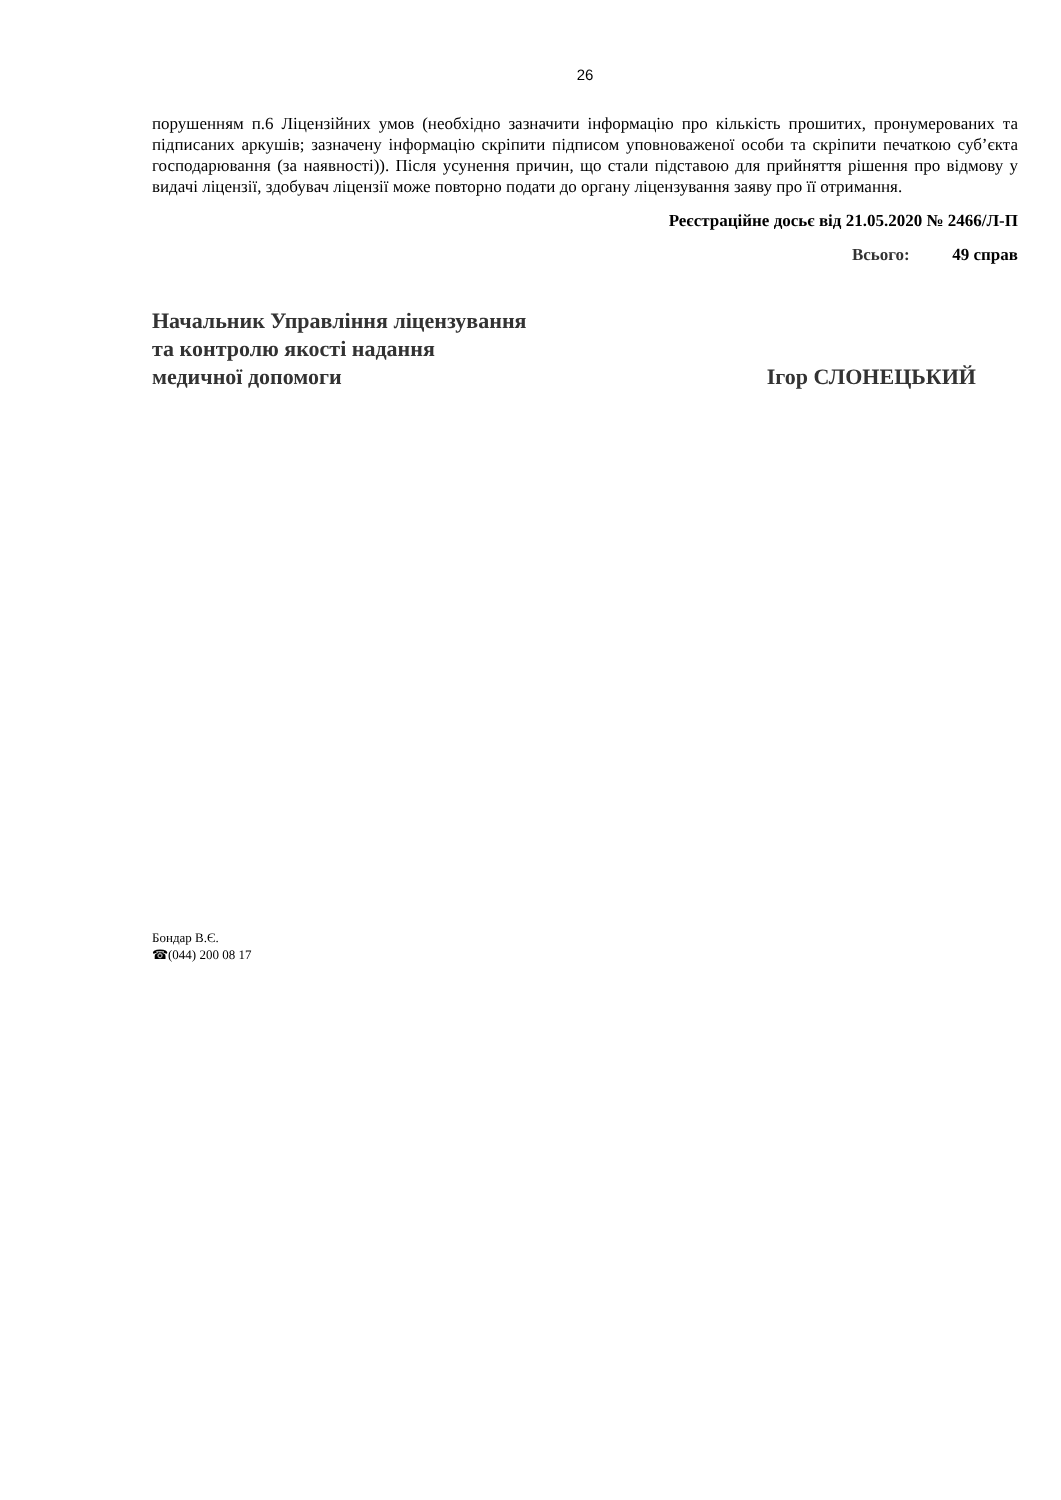26
порушенням п.6 Ліцензійних умов (необхідно зазначити інформацію про кількість прошитих, пронумерованих та підписаних аркушів; зазначену інформацію скріпити підписом уповноваженої особи та скріпити печаткою суб’єкта господарювання (за наявності)). Після усунення причин, що стали підставою для прийняття рішення про відмову у видачі ліцензії, здобувач ліцензії може повторно подати до органу ліцензування заяву про її отримання.
Реєстраційне досьє від 21.05.2020 № 2466/Л-П
Всього: 49 справ
Начальник Управління ліцензування
та контролю якості надання
медичної допомоги
Ігор СЛОНЕЦЬКИЙ
Бондар В.Є.
☎(044) 200 08 17